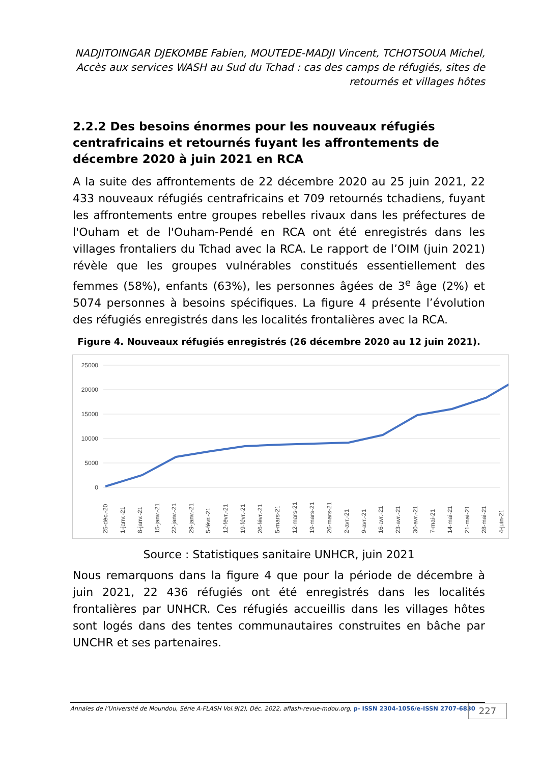NADJITOINGAR DJEKOMBE Fabien, MOUTEDE-MADJI Vincent, TCHOTSOUA Michel, Accès aux services WASH au Sud du Tchad : cas des camps de réfugiés, sites de retournés et villages hôtes
2.2.2 Des besoins énormes pour les nouveaux réfugiés centrafricains et retournés fuyant les affrontements de décembre 2020 à juin 2021 en RCA
A la suite des affrontements de 22 décembre 2020 au 25 juin 2021, 22 433 nouveaux réfugiés centrafricains et 709 retournés tchadiens, fuyant les affrontements entre groupes rebelles rivaux dans les préfectures de l'Ouham et de l'Ouham-Pendé en RCA ont été enregistrés dans les villages frontaliers du Tchad avec la RCA. Le rapport de l’OIM (juin 2021) révèle que les groupes vulnérables constitués essentiellement des femmes (58%), enfants (63%), les personnes âgées de 3<sup>e</sup> âge (2%) et 5074 personnes à besoins spécifiques. La figure 4 présente l’évolution des réfugiés enregistrés dans les localités frontalières avec la RCA.
Figure 4. Nouveaux réfugiés enregistrés (26 décembre 2020 au 12 juin 2021).
25000
20000
15000
10000
5000
0
25-déc.-20
1-janv.-21
8-janv.-21
15-janv.-21
22-janv.-21
29-janv.-21
5-févr.-21
12-févr.-21
19-févr.-21
26-févr.-21
5-mars-21
12-mars-21
19-mars-21
26-mars-21
2-avr.-21
9-avr.-21
16-avr.-21
23-avr.-21
30-avr.-21
7-mai-21
14-mai-21
21-mai-21
28-mai-21
4-juin-21
Source : Statistiques sanitaire UNHCR, juin 2021
Nous remarquons dans la figure 4 que pour la période de décembre à juin 2021, 22 436 réfugiés ont été enregistrés dans les localités frontalières par UNHCR. Ces réfugiés accueillis dans les villages hôtes sont logés dans des tentes communautaires construites en bâche par UNCHR et ses partenaires.
Annales de l’Université de Moundou, Série A-FLASH Vol.9(2), Déc. 2022, aflash-revue-mdou.org, p- ISSN 2304-1056/e-ISSN 2707-6830
227